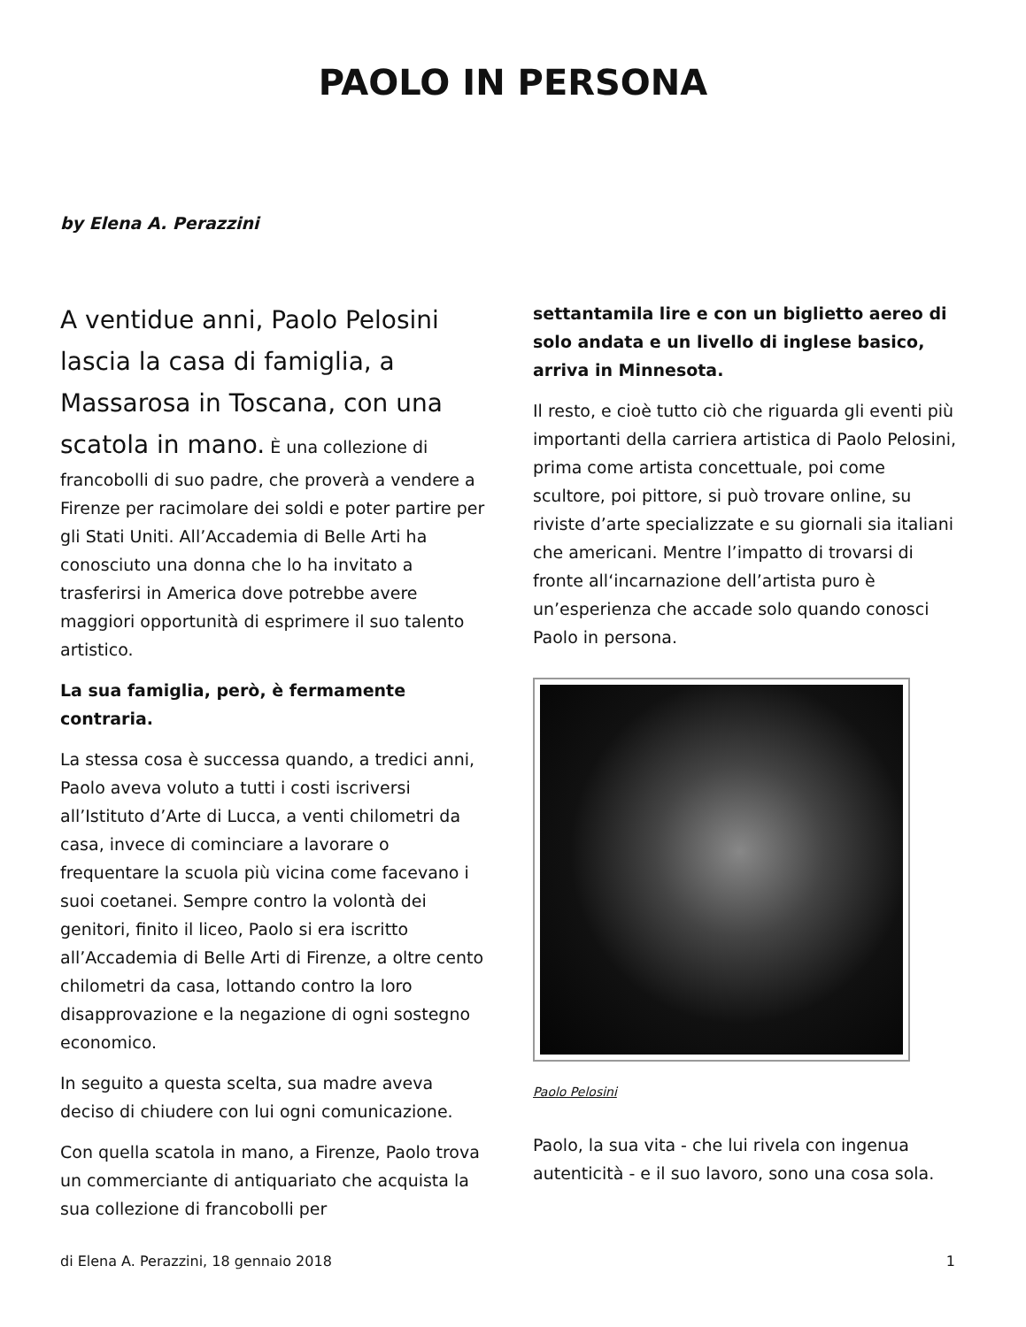PAOLO IN PERSONA
by Elena A. Perazzini
A ventidue anni, Paolo Pelosini lascia la casa di famiglia, a Massarosa in Toscana, con una scatola in mano. È una collezione di francobolli di suo padre, che proverà a vendere a Firenze per racimolare dei soldi e poter partire per gli Stati Uniti. All’Accademia di Belle Arti ha conosciuto una donna che lo ha invitato a trasferirsi in America dove potrebbe avere maggiori opportunità di esprimere il suo talento artistico.
La sua famiglia, però, è fermamente contraria.
La stessa cosa è successa quando, a tredici anni, Paolo aveva voluto a tutti i costi iscriversi all’Istituto d’Arte di Lucca, a venti chilometri da casa, invece di cominciare a lavorare o frequentare la scuola più vicina come facevano i suoi coetanei. Sempre contro la volontà dei genitori, finito il liceo, Paolo si era iscritto all’Accademia di Belle Arti di Firenze, a oltre cento chilometri da casa, lottando contro la loro disapprovazione e la negazione di ogni sostegno economico.
In seguito a questa scelta, sua madre aveva deciso di chiudere con lui ogni comunicazione.
Con quella scatola in mano, a Firenze, Paolo trova un commerciante di antiquariato che acquista la sua collezione di francobolli per
settantamila lire e con un biglietto aereo di solo andata e un livello di inglese basico, arriva in Minnesota.
Il resto, e cioè tutto ciò che riguarda gli eventi più importanti della carriera artistica di Paolo Pelosini, prima come artista concettuale, poi come scultore, poi pittore, si può trovare online, su riviste d’arte specializzate e su giornali sia italiani che americani. Mentre l’impatto di trovarsi di fronte all‘incarnazione dell’artista puro è un’esperienza che accade solo quando conosci Paolo in persona.
Paolo Pelosini
Paolo, la sua vita - che lui rivela con ingenua autenticità - e il suo lavoro, sono una cosa sola.
di Elena A. Perazzini, 18 gennaio 2018 1